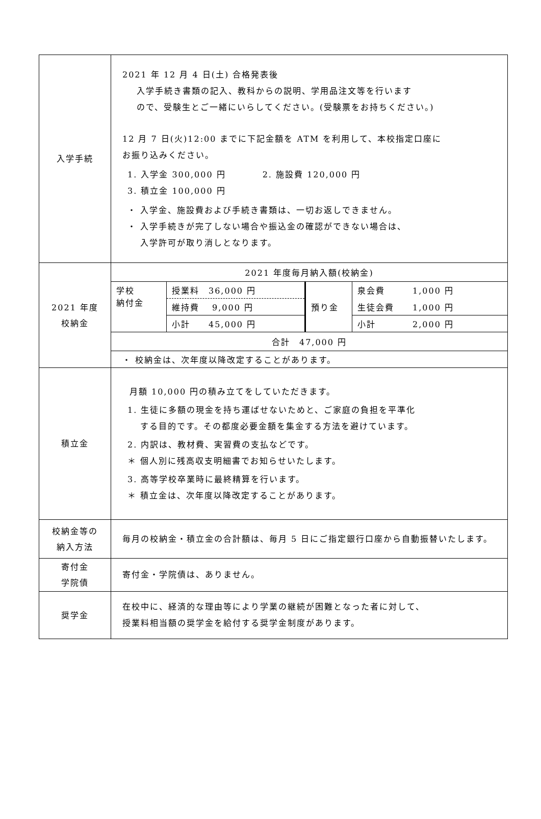| 入学手続 | 2021 年 12 月 4 日(土) 合格発表後 入学手続き書類の記入、教科からの説明、学用品注文等を行います ので、受験生とご一緒にいらしてください。(受験票をお持ちください。) 12 月 7 日(火)12:00 までに下記金額を ATM を利用して、本校指定口座に お振り込みください。 1. 入学金 300,000 円 2. 施設費 120,000 円 3. 積立金 100,000 円 ・ 入学金、施設費および手続き書類は、一切お返しできません。 ・ 入学手続きが完了しない場合や振込金の確認ができない場合は、 入学許可が取り消しとなります。 |
| 2021 年度 校納金 | / 2021 年度毎月納入額(校納金) / / / / / 学校 納付金 / 授業料 36,000 円 / 預り金 / 泉会費 1,000 円 / / / 維持費 9,000 円 / / 生徒会費 1,000 円 / / / 小計 45,000 円 / / 小計 2,000 円 / / 合計 47,000 円 / / / / / ・ 校納金は、次年度以降改定することがあります。 / / / / |
| 積立金 | 月額 10,000 円の積み立てをしていただきます。 1. 生徒に多額の現金を持ち運ばせないためと、ご家庭の負担を平準化 する目的です。その都度必要金額を集金する方法を避けています。 2. 内訳は、教材費、実習費の支払などです。 ＊ 個人別に残高収支明細書でお知らせいたします。 3. 高等学校卒業時に最終精算を行います。 ＊ 積立金は、次年度以降改定することがあります。 |
| 校納金等の 納入方法 | 毎月の校納金・積立金の合計額は、毎月 5 日にご指定銀行口座から自動振替いたします。 |
| 寄付金 学院債 | 寄付金・学院債は、ありません。 |
| 奨学金 | 在校中に、経済的な理由等により学業の継続が困難となった者に対して、 授業料相当額の奨学金を給付する奨学金制度があります。 |